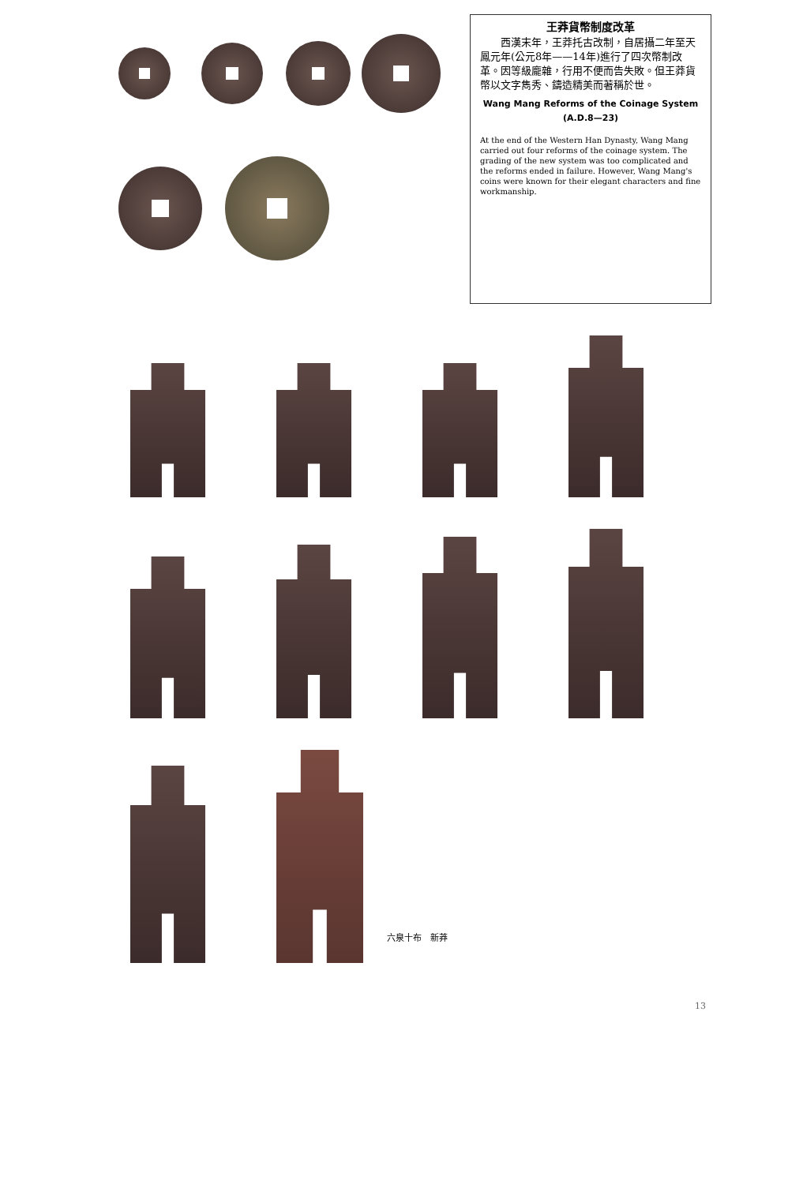王莽貨幣制度改革
　　西漢末年，王莽托古改制，自居攝二年至天鳳元年(公元8年——14年)進行了四次幣制改革。因等級龐雜，行用不便而告失敗。但王莽貨幣以文字雋秀、鑄造精美而著稱於世。
Wang Mang Reforms of the Coinage System
(A.D.8—23)
At the end of the Western Han Dynasty, Wang Mang carried out four reforms of the coinage system. The grading of the new system was too complicated and the reforms ended in failure. However, Wang Mang's coins were known for their elegant characters and fine workmanship.
六泉十布　新莽
13